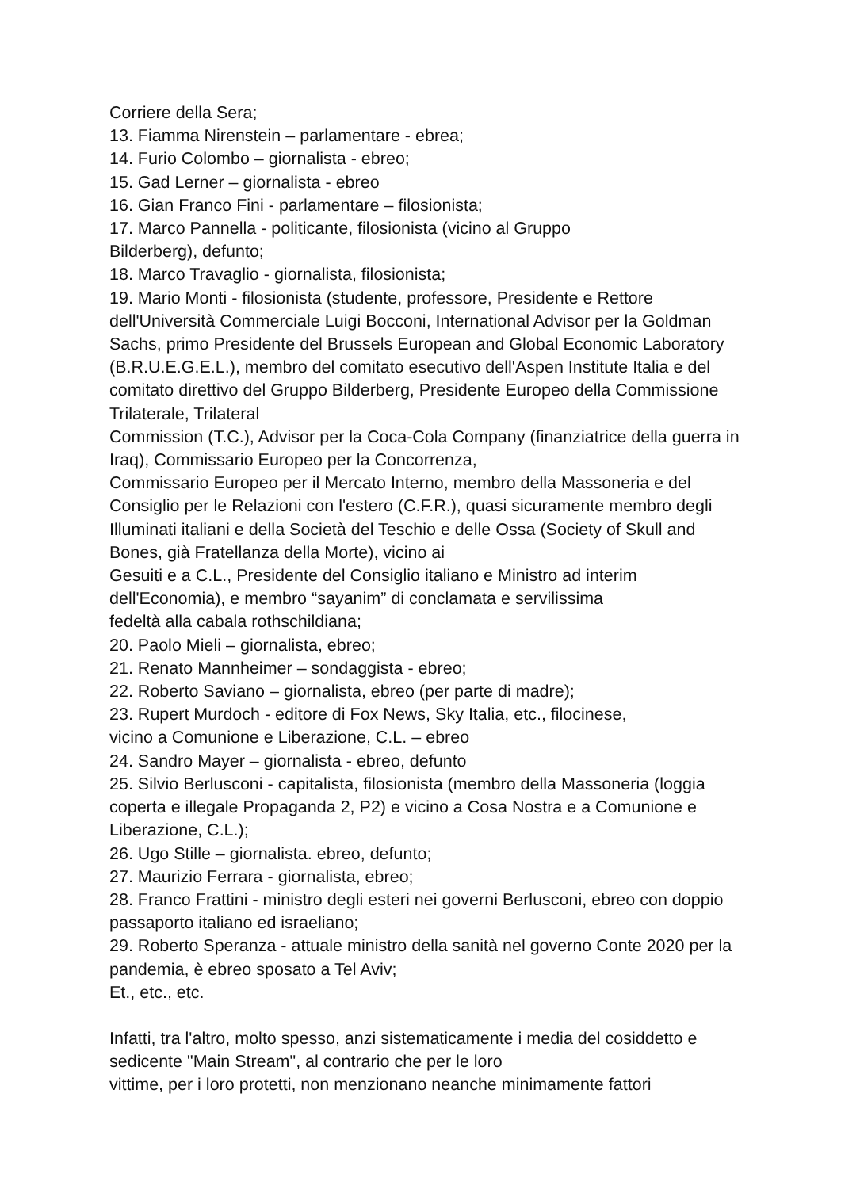Corriere della Sera;
13. Fiamma Nirenstein – parlamentare - ebrea;
14. Furio Colombo – giornalista - ebreo;
15. Gad Lerner – giornalista - ebreo
16. Gian Franco Fini - parlamentare – filosionista;
17. Marco Pannella - politicante, filosionista (vicino al Gruppo
Bilderberg), defunto;
18. Marco Travaglio - giornalista, filosionista;
19. Mario Monti - filosionista (studente, professore, Presidente e Rettore dell'Università Commerciale Luigi Bocconi, International Advisor per la Goldman Sachs, primo Presidente del Brussels European and Global Economic Laboratory (B.R.U.E.G.E.L.), membro del comitato esecutivo dell'Aspen Institute Italia e del comitato direttivo del Gruppo Bilderberg, Presidente Europeo della Commissione Trilaterale, Trilateral
Commission (T.C.), Advisor per la Coca-Cola Company (finanziatrice della guerra in Iraq), Commissario Europeo per la Concorrenza,
Commissario Europeo per il Mercato Interno, membro della Massoneria e del Consiglio per le Relazioni con l'estero (C.F.R.), quasi sicuramente membro degli Illuminati italiani e della Società del Teschio e delle Ossa (Society of Skull and Bones, già Fratellanza della Morte), vicino ai
Gesuiti e a C.L., Presidente del Consiglio italiano e Ministro ad interim dell'Economia), e membro “sayanim” di conclamata e servilissima
fedeltà alla cabala rothschildiana;
20. Paolo Mieli – giornalista, ebreo;
21. Renato Mannheimer – sondaggista - ebreo;
22. Roberto Saviano – giornalista, ebreo (per parte di madre);
23. Rupert Murdoch - editore di Fox News, Sky Italia, etc., filocinese,
vicino a Comunione e Liberazione, C.L. – ebreo
24. Sandro Mayer – giornalista - ebreo, defunto
25. Silvio Berlusconi - capitalista, filosionista (membro della Massoneria (loggia coperta e illegale Propaganda 2, P2) e vicino a Cosa Nostra e a Comunione e Liberazione, C.L.);
26. Ugo Stille – giornalista. ebreo, defunto;
27. Maurizio Ferrara - giornalista, ebreo;
28. Franco Frattini - ministro degli esteri nei governi Berlusconi, ebreo con doppio passaporto italiano ed israeliano;
29. Roberto Speranza - attuale ministro della sanità nel governo Conte 2020 per la pandemia, è ebreo sposato a Tel Aviv;
Et., etc., etc.
Infatti, tra l'altro, molto spesso, anzi sistematicamente i media del cosiddetto e sedicente "Main Stream", al contrario che per le loro
vittime, per i loro protetti, non menzionano neanche minimamente fattori